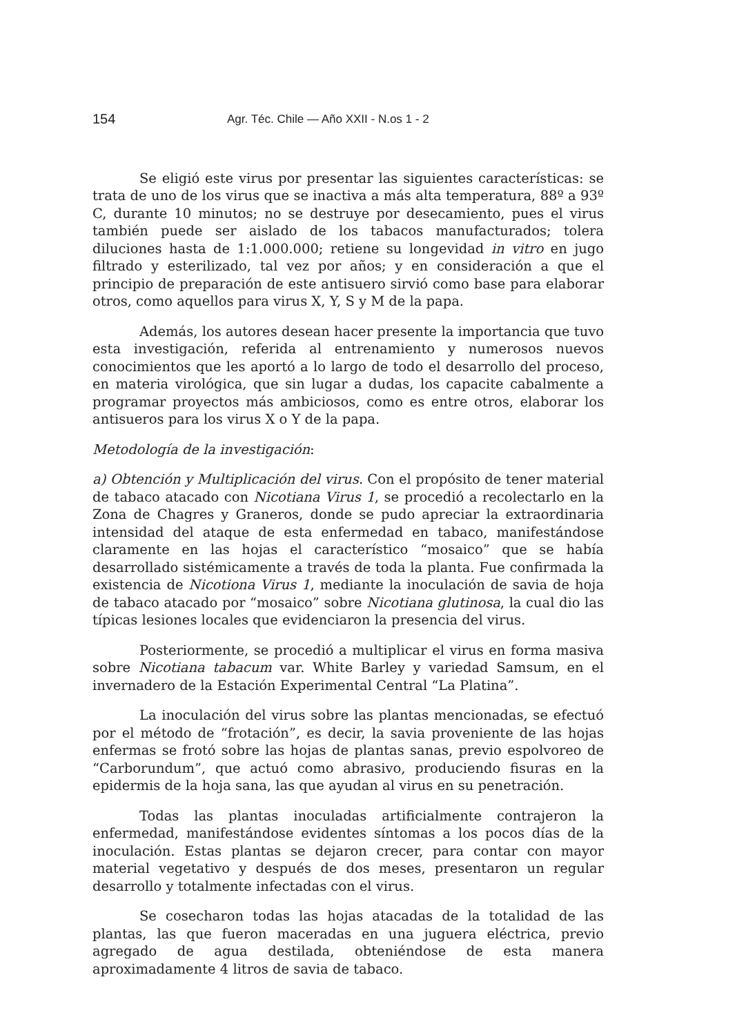154 Agr. Téc. Chile — Año XXII - N.os 1 - 2
Se eligió este virus por presentar las siguientes características: se trata de uno de los virus que se inactiva a más alta temperatura, 88º a 93º C, durante 10 minutos; no se destruye por desecamiento, pues el virus también puede ser aislado de los tabacos manufacturados; tolera diluciones hasta de 1:1.000.000; retiene su longevidad in vitro en jugo filtrado y esterilizado, tal vez por años; y en consideración a que el principio de preparación de este antisuero sirvió como base para elaborar otros, como aquellos para virus X, Y, S y M de la papa.
Además, los autores desean hacer presente la importancia que tuvo esta investigación, referida al entrenamiento y numerosos nuevos conocimientos que les aportó a lo largo de todo el desarrollo del proceso, en materia virológica, que sin lugar a dudas, los capacite cabalmente a programar proyectos más ambiciosos, como es entre otros, elaborar los antisueros para los virus X o Y de la papa.
Metodología de la investigación:
a) Obtención y Multiplicación del virus. Con el propósito de tener material de tabaco atacado con Nicotiana Virus 1, se procedió a recolectarlo en la Zona de Chagres y Graneros, donde se pudo apreciar la extraordinaria intensidad del ataque de esta enfermedad en tabaco, manifestándose claramente en las hojas el característico “mosaico” que se había desarrollado sistémicamente a través de toda la planta. Fue confirmada la existencia de Nicotiona Virus 1, mediante la inoculación de savia de hoja de tabaco atacado por “mosaico” sobre Nicotiana glutinosa, la cual dio las típicas lesiones locales que evidenciaron la presencia del virus.
Posteriormente, se procedió a multiplicar el virus en forma masiva sobre Nicotiana tabacum var. White Barley y variedad Samsum, en el invernadero de la Estación Experimental Central “La Platina”.
La inoculación del virus sobre las plantas mencionadas, se efectuó por el método de “frotación”, es decir, la savia proveniente de las hojas enfermas se frotó sobre las hojas de plantas sanas, previo espolvoreo de “Carborundum”, que actuó como abrasivo, produciendo fisuras en la epidermis de la hoja sana, las que ayudan al virus en su penetración.
Todas las plantas inoculadas artificialmente contrajeron la enfermedad, manifestándose evidentes síntomas a los pocos días de la inoculación. Estas plantas se dejaron crecer, para contar con mayor material vegetativo y después de dos meses, presentaron un regular desarrollo y totalmente infectadas con el virus.
Se cosecharon todas las hojas atacadas de la totalidad de las plantas, las que fueron maceradas en una juguera eléctrica, previo agregado de agua destilada, obteniéndose de esta manera aproximadamente 4 litros de savia de tabaco.